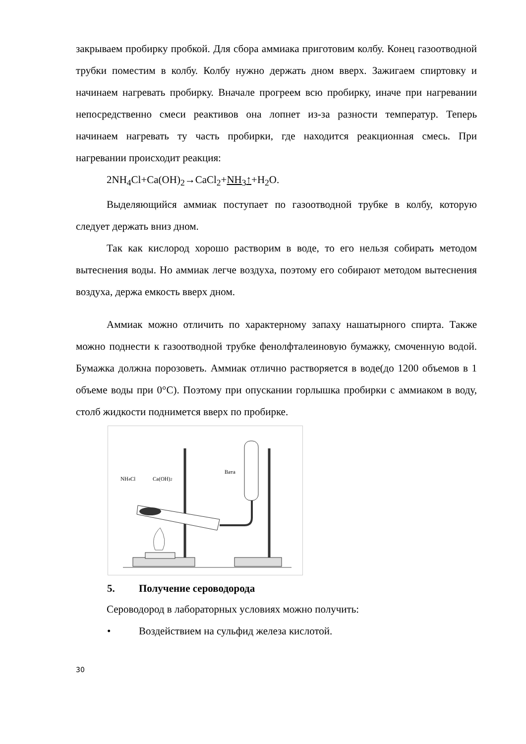закрываем пробирку пробкой. Для сбора аммиака приготовим колбу. Конец газоотводной трубки поместим в колбу. Колбу нужно держать дном вверх. Зажигаем спиртовку и начинаем нагревать пробирку. Вначале прогреем всю пробирку, иначе при нагревании непосредственно смеси реактивов она лопнет из-за разности температур. Теперь начинаем нагревать ту часть пробирки, где находится реакционная смесь. При нагревании происходит реакция:
2NH<sub>4</sub>Cl+Ca(OH)<sub>2</sub>→CaCl<sub>2</sub>+NH<sub>3</sub>↑+H<sub>2</sub>O.
Выделяющийся аммиак поступает по газоотводной трубке в колбу, которую следует держать вниз дном.
Так как кислород хорошо растворим в воде, то его нельзя собирать методом вытеснения воды. Но аммиак легче воздуха, поэтому его собирают методом вытеснения воздуха, держа емкость вверх дном.
Аммиак можно отличить по характерному запаху нашатырного спирта. Также можно поднести к газоотводной трубке фенолфталеиновую бумажку, смоченную водой. Бумажка должна порозоветь. Аммиак отлично растворяется в воде(до 1200 объемов в 1 объеме воды при 0°C). Поэтому при опускании горлышка пробирки с аммиаком в воду, столб жидкости поднимется вверх по пробирке.
NH4Cl
Ca(OH)2
Вата
5. Получение сероводорода
Сероводород в лабораторных условиях можно получить:
• Воздействием на сульфид железа кислотой.
30